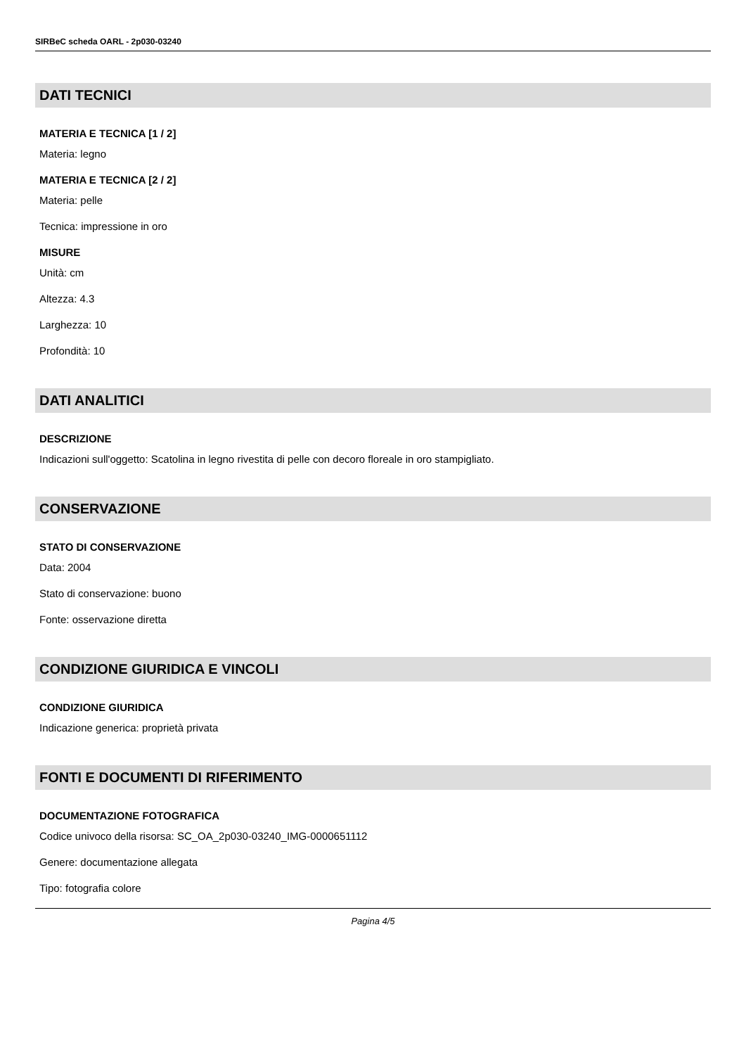SIRBeC scheda OARL - 2p030-03240
DATI TECNICI
MATERIA E TECNICA [1 / 2]
Materia: legno
MATERIA E TECNICA [2 / 2]
Materia: pelle
Tecnica: impressione in oro
MISURE
Unità: cm
Altezza: 4.3
Larghezza: 10
Profondità: 10
DATI ANALITICI
DESCRIZIONE
Indicazioni sull'oggetto: Scatolina in legno rivestita di pelle con decoro floreale in oro stampigliato.
CONSERVAZIONE
STATO DI CONSERVAZIONE
Data: 2004
Stato di conservazione: buono
Fonte: osservazione diretta
CONDIZIONE GIURIDICA E VINCOLI
CONDIZIONE GIURIDICA
Indicazione generica: proprietà privata
FONTI E DOCUMENTI DI RIFERIMENTO
DOCUMENTAZIONE FOTOGRAFICA
Codice univoco della risorsa: SC_OA_2p030-03240_IMG-0000651112
Genere: documentazione allegata
Tipo: fotografia colore
Pagina 4/5